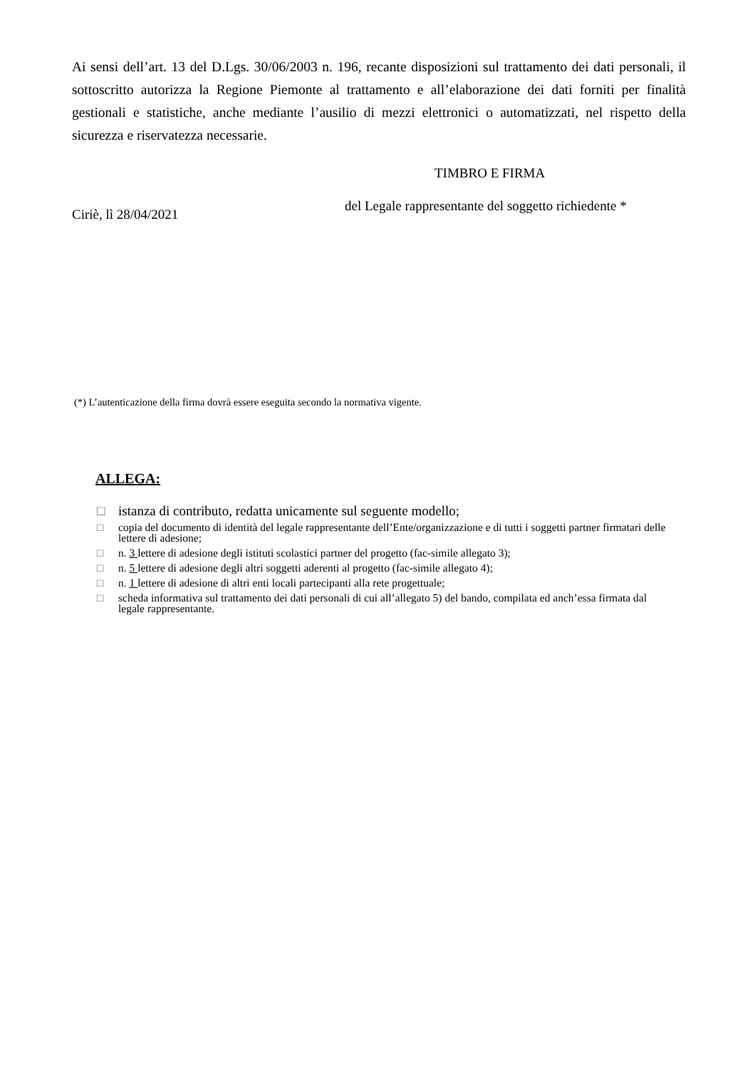Ai sensi dell’art. 13 del D.Lgs. 30/06/2003 n. 196, recante disposizioni sul trattamento dei dati personali, il sottoscritto autorizza la Regione Piemonte al trattamento e all’elaborazione dei dati forniti per finalità gestionali e statistiche, anche mediante l’ausilio di mezzi elettronici o automatizzati, nel rispetto della sicurezza e riservatezza necessarie.
TIMBRO E FIRMA
del Legale rappresentante del soggetto richiedente *
Ciriè, lì 28/04/2021
(*) L’autenticazione della firma dovrà essere eseguita secondo la normativa vigente.
ALLEGA:
□ istanza di contributo, redatta unicamente sul seguente modello;
□ copia del documento di identità del legale rappresentante dell’Ente/organizzazione e di tutti i soggetti partner firmatari delle lettere di adesione;
□ n. 3 lettere di adesione degli istituti scolastici partner del progetto (fac-simile allegato 3);
□ n. 5 lettere di adesione degli altri soggetti aderenti al progetto (fac-simile allegato 4);
□ n. 1 lettere di adesione di altri enti locali partecipanti alla rete progettuale;
□ scheda informativa sul trattamento dei dati personali di cui all’allegato 5) del bando, compilata ed anch’essa firmata dal legale rappresentante.